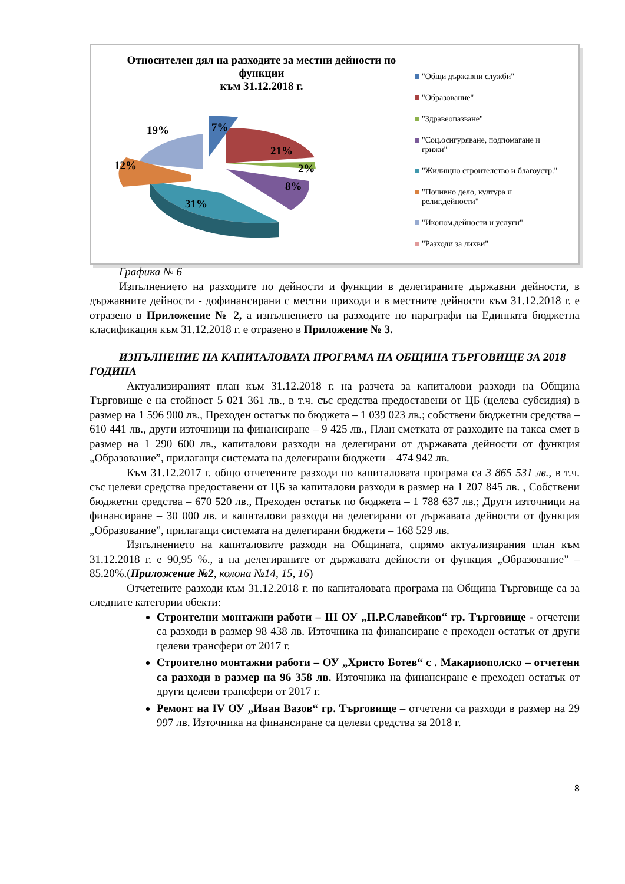Относителен дял на разходите за местни дейности по функции
към 31.12.2018 г.
31%
21%
8%
2%
19%
12%
7%
"Общи държавни служби"
"Образование"
"Здравеопазване"
"Соц.осигуряване, подпомагане и грижи"
"Жилищно строителство и благоустр."
"Почивно дело, култура и религ.дейности"
"Иконом.дейности и услуги"
"Разходи за лихви"
Графика № 6
Изпълнението на разходите по дейности и функции в делегираните държавни дейности, в държавните дейности - дофинансирани с местни приходи и в местните дейности към 31.12.2018 г. е отразено в Приложение № 2, а изпълнението на разходите по параграфи на Единната бюджетна класификация към 31.12.2018 г. е отразено в Приложение № 3.
ИЗПЪЛНЕНИЕ НА КАПИТАЛОВАТА ПРОГРАМА НА ОБЩИНА ТЪРГОВИЩЕ ЗА 2018 ГОДИНА
Актуализираният план към 31.12.2018 г. на разчета за капиталови разходи на Община Търговище е на стойност 5 021 361 лв., в т.ч. със средства предоставени от ЦБ (целева субсидия) в размер на 1 596 900 лв., Преходен остатък по бюджета – 1 039 023 лв.; собствени бюджетни средства – 610 441 лв., други източници на финансиране – 9 425 лв., План сметката от разходите на такса смет в размер на 1 290 600 лв., капиталови разходи на делегирани от държавата дейности от функция „Образование”, прилагащи системата на делегирани бюджети – 474 942 лв.
Към 31.12.2017 г. общо отчетените разходи по капиталовата програма са 3 865 531 лв., в т.ч. със целеви средства предоставени от ЦБ за капиталови разходи в размер на 1 207 845 лв. , Собствени бюджетни средства – 670 520 лв., Преходен остатък по бюджета – 1 788 637 лв.; Други източници на финансиране – 30 000 лв. и капиталови разходи на делегирани от държавата дейности от функция „Образование”, прилагащи системата на делегирани бюджети – 168 529 лв.
Изпълнението на капиталовите разходи на Общината, спрямо актуализирания план към 31.12.2018 г. е 90,95 %., а на делегираните от държавата дейности от функция „Образование” – 85.20%.(Приложение №2, колона №14, 15, 16)
Отчетените разходи към 31.12.2018 г. по капиталовата програма на Община Търговище са за следните категории обекти:
Строителни монтажни работи – III ОУ „П.Р.Славейков“ гр. Търговище - отчетени са разходи в размер 98 438 лв. Източника на финансиране е преходен остатък от други целеви трансфери от 2017 г.
Строително монтажни работи – ОУ „Христо Ботев“ с . Макариополско – отчетени са разходи в размер на 96 358 лв. Източника на финансиране е преходен остатък от други целеви трансфери от 2017 г.
Ремонт на IV ОУ „Иван Вазов“ гр. Търговище – отчетени са разходи в размер на 29 997 лв. Източника на финансиране са целеви средства за 2018 г.
8